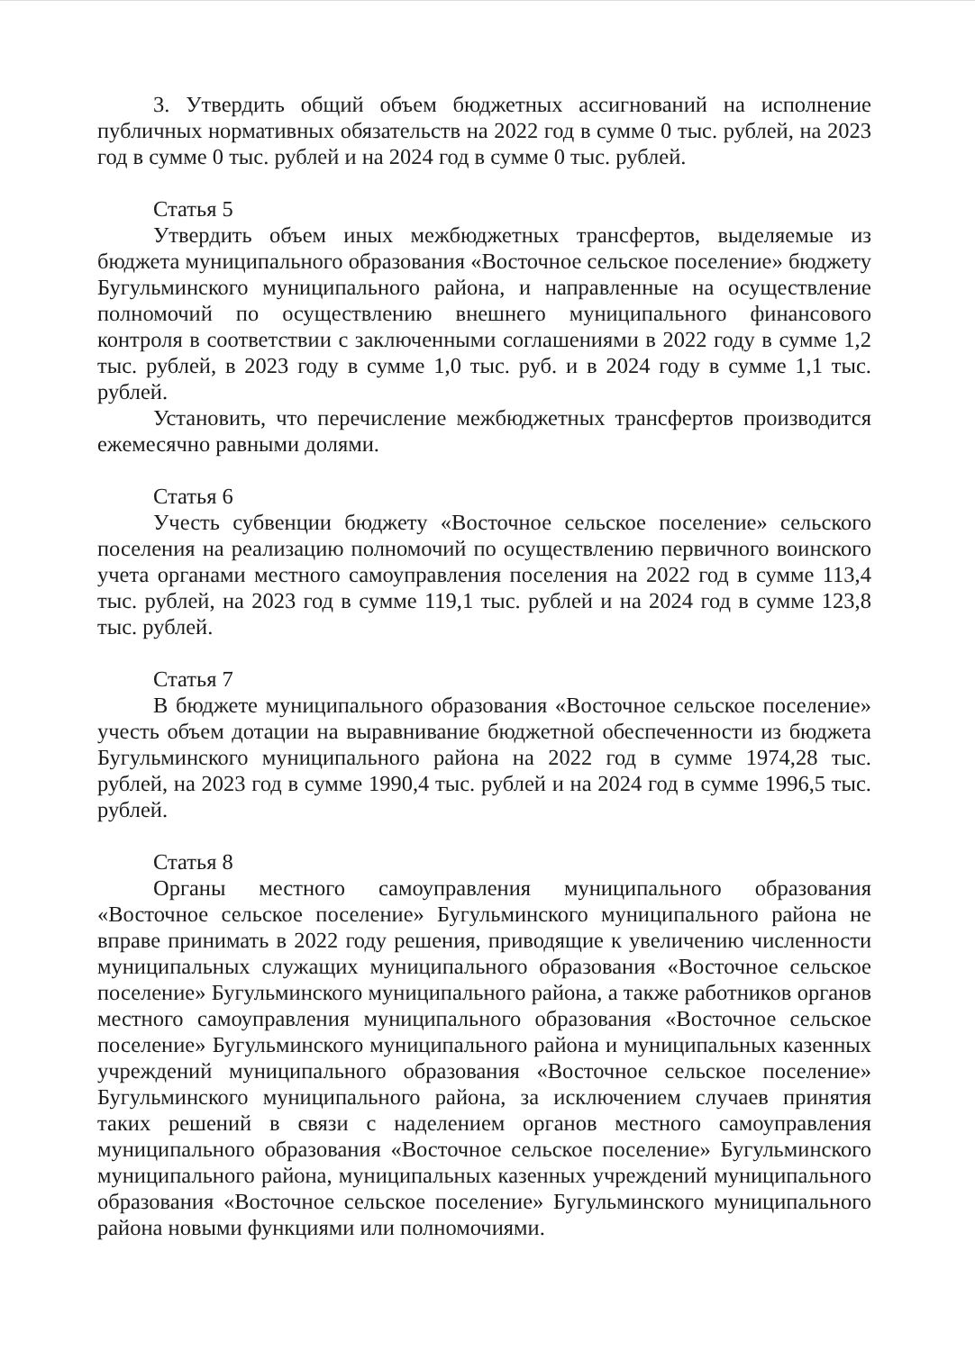3. Утвердить общий объем бюджетных ассигнований на исполнение публичных нормативных обязательств на 2022 год в сумме 0 тыс. рублей, на 2023 год в сумме 0 тыс. рублей и на 2024 год в сумме 0 тыс. рублей.
Статья 5
Утвердить объем иных межбюджетных трансфертов, выделяемые из бюджета муниципального образования «Восточное сельское поселение» бюджету Бугульминского муниципального района, и направленные на осуществление полномочий по осуществлению внешнего муниципального финансового контроля в соответствии с заключенными соглашениями в 2022 году в сумме 1,2 тыс. рублей, в 2023 году в сумме 1,0 тыс. руб. и в 2024 году в сумме 1,1 тыс. рублей.
Установить, что перечисление межбюджетных трансфертов производится ежемесячно равными долями.
Статья 6
Учесть субвенции бюджету «Восточное сельское поселение» сельского поселения на реализацию полномочий по осуществлению первичного воинского учета органами местного самоуправления поселения на 2022 год в сумме 113,4 тыс. рублей, на 2023 год в сумме 119,1 тыс. рублей и на 2024 год в сумме 123,8 тыс. рублей.
Статья 7
В бюджете муниципального образования «Восточное сельское поселение» учесть объем дотации на выравнивание бюджетной обеспеченности из бюджета Бугульминского муниципального района на 2022 год в сумме 1974,28 тыс. рублей, на 2023 год в сумме 1990,4 тыс. рублей и на 2024 год в сумме 1996,5 тыс. рублей.
Статья 8
Органы местного самоуправления муниципального образования «Восточное сельское поселение» Бугульминского муниципального района не вправе принимать в 2022 году решения, приводящие к увеличению численности муниципальных служащих муниципального образования «Восточное сельское поселение» Бугульминского муниципального района, а также работников органов местного самоуправления муниципального образования «Восточное сельское поселение» Бугульминского муниципального района и муниципальных казенных учреждений муниципального образования «Восточное сельское поселение» Бугульминского муниципального района, за исключением случаев принятия таких решений в связи с наделением органов местного самоуправления муниципального образования «Восточное сельское поселение» Бугульминского муниципального района, муниципальных казенных учреждений муниципального образования «Восточное сельское поселение» Бугульминского муниципального района новыми функциями или полномочиями.